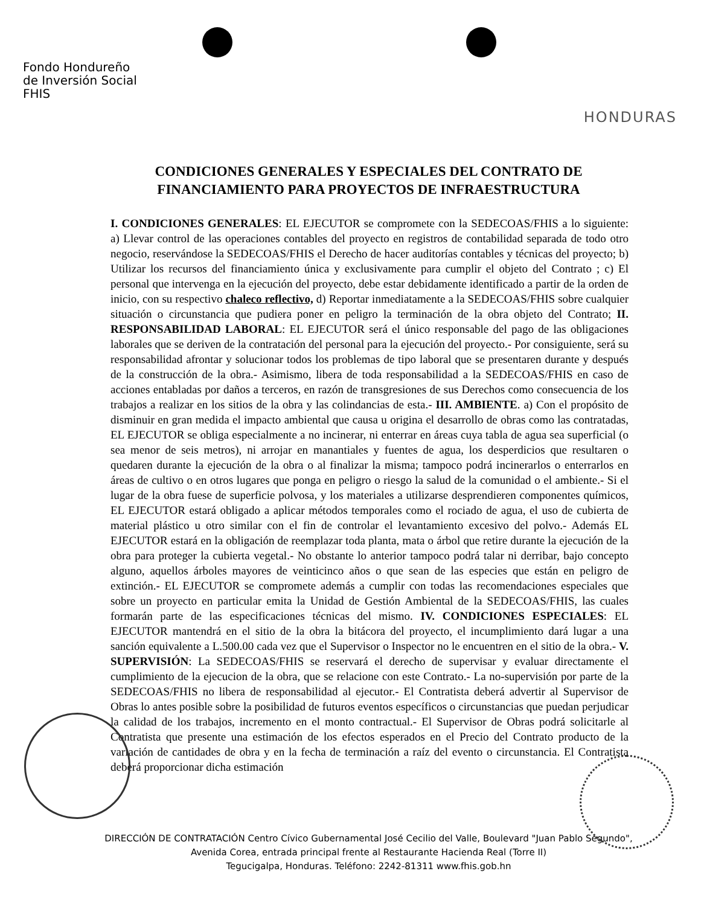Fondo Hondureño
de Inversión Social
FHIS
HONDURAS
CONDICIONES GENERALES Y ESPECIALES DEL CONTRATO DE
FINANCIAMIENTO PARA PROYECTOS DE INFRAESTRUCTURA
I. CONDICIONES GENERALES: EL EJECUTOR se compromete con la SEDECOAS/FHIS a lo siguiente: a) Llevar control de las operaciones contables del proyecto en registros de contabilidad separada de todo otro negocio, reservándose la SEDECOAS/FHIS el Derecho de hacer auditorías contables y técnicas del proyecto; b) Utilizar los recursos del financiamiento única y exclusivamente para cumplir el objeto del Contrato ; c) El personal que intervenga en la ejecución del proyecto, debe estar debidamente identificado a partir de la orden de inicio, con su respectivo chaleco reflectivo, d) Reportar inmediatamente a la SEDECOAS/FHIS sobre cualquier situación o circunstancia que pudiera poner en peligro la terminación de la obra objeto del Contrato; II. RESPONSABILIDAD LABORAL: EL EJECUTOR será el único responsable del pago de las obligaciones laborales que se deriven de la contratación del personal para la ejecución del proyecto.- Por consiguiente, será su responsabilidad afrontar y solucionar todos los problemas de tipo laboral que se presentaren durante y después de la construcción de la obra.- Asimismo, libera de toda responsabilidad a la SEDECOAS/FHIS en caso de acciones entabladas por daños a terceros, en razón de transgresiones de sus Derechos como consecuencia de los trabajos a realizar en los sitios de la obra y las colindancias de esta.- III. AMBIENTE. a) Con el propósito de disminuir en gran medida el impacto ambiental que causa u origina el desarrollo de obras como las contratadas, EL EJECUTOR se obliga especialmente a no incinerar, ni enterrar en áreas cuya tabla de agua sea superficial (o sea menor de seis metros), ni arrojar en manantiales y fuentes de agua, los desperdicios que resultaren o quedaren durante la ejecución de la obra o al finalizar la misma; tampoco podrá incinerarlos o enterrarlos en áreas de cultivo o en otros lugares que ponga en peligro o riesgo la salud de la comunidad o el ambiente.- Si el lugar de la obra fuese de superficie polvosa, y los materiales a utilizarse desprendieren componentes químicos, EL EJECUTOR estará obligado a aplicar métodos temporales como el rociado de agua, el uso de cubierta de material plástico u otro similar con el fin de controlar el levantamiento excesivo del polvo.- Además EL EJECUTOR estará en la obligación de reemplazar toda planta, mata o árbol que retire durante la ejecución de la obra para proteger la cubierta vegetal.- No obstante lo anterior tampoco podrá talar ni derribar, bajo concepto alguno, aquellos árboles mayores de veinticinco años o que sean de las especies que están en peligro de extinción.- EL EJECUTOR se compromete además a cumplir con todas las recomendaciones especiales que sobre un proyecto en particular emita la Unidad de Gestión Ambiental de la SEDECOAS/FHIS, las cuales formarán parte de las especificaciones técnicas del mismo. IV. CONDICIONES ESPECIALES: EL EJECUTOR mantendrá en el sitio de la obra la bitácora del proyecto, el incumplimiento dará lugar a una sanción equivalente a L.500.00 cada vez que el Supervisor o Inspector no le encuentren en el sitio de la obra.- V. SUPERVISIÓN: La SEDECOAS/FHIS se reservará el derecho de supervisar y evaluar directamente el cumplimiento de la ejecucion de la obra, que se relacione con este Contrato.- La no-supervisión por parte de la SEDECOAS/FHIS no libera de responsabilidad al ejecutor.- El Contratista deberá advertir al Supervisor de Obras lo antes posible sobre la posibilidad de futuros eventos específicos o circunstancias que puedan perjudicar la calidad de los trabajos, incremento en el monto contractual.- El Supervisor de Obras podrá solicitarle al Contratista que presente una estimación de los efectos esperados en el Precio del Contrato producto de la variación de cantidades de obra y en la fecha de terminación a raíz del evento o circunstancia. El Contratista deberá proporcionar dicha estimación
DIRECCIÓN DE CONTRATACIÓN Centro Cívico Gubernamental José Cecilio del Valle, Boulevard "Juan Pablo Segundo",
Avenida Corea, entrada principal frente al Restaurante Hacienda Real (Torre II)
Tegucigalpa, Honduras. Teléfono: 2242-81311 www.fhis.gob.hn